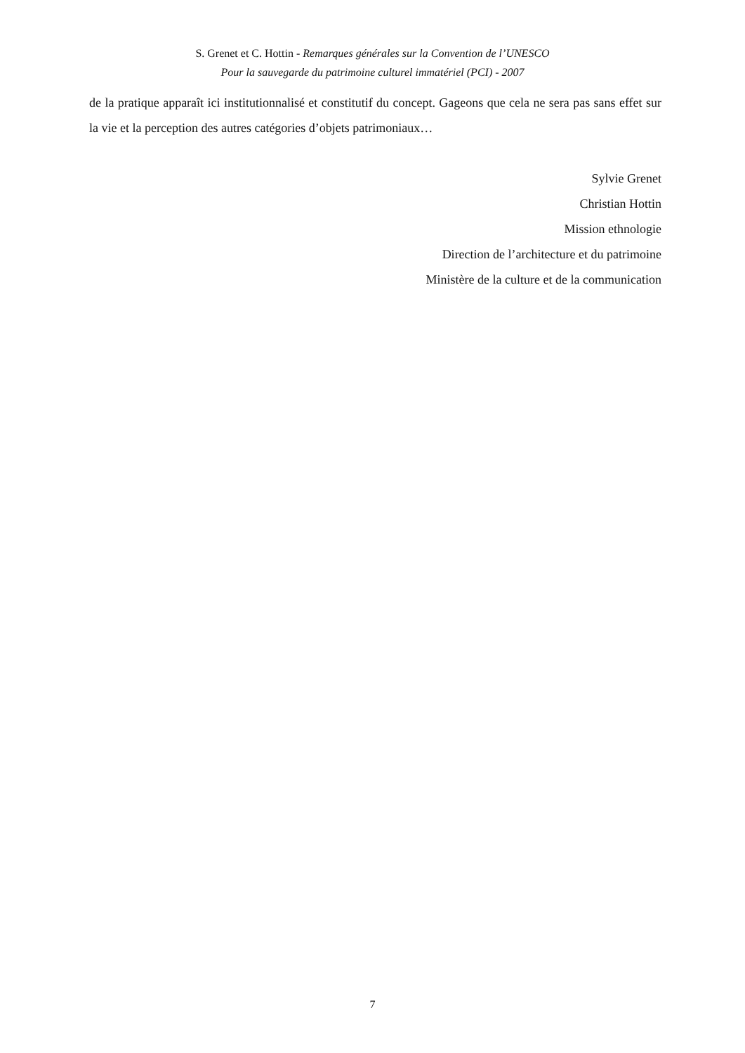S. Grenet et C. Hottin - Remarques générales sur la Convention de l’UNESCO
Pour la sauvegarde du patrimoine culturel immatériel (PCI) - 2007
de la pratique apparaît ici institutionnalisé et constitutif du concept. Gageons que cela ne sera pas sans effet sur la vie et la perception des autres catégories d’objets patrimoniaux…
Sylvie Grenet
Christian Hottin
Mission ethnologie
Direction de l’architecture et du patrimoine
Ministère de la culture et de la communication
7